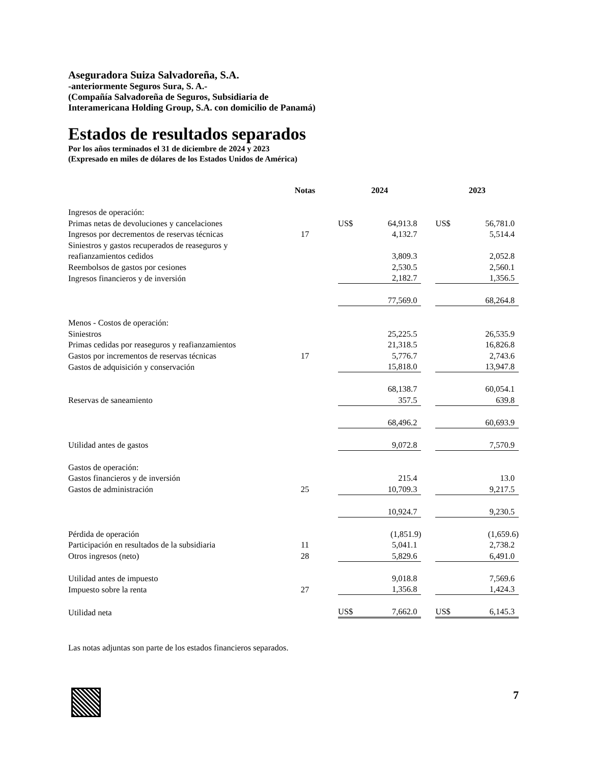Aseguradora Suiza Salvadoreña, S.A.
-anteriormente Seguros Sura, S. A.-
(Compañía Salvadoreña de Seguros, Subsidiaria de
Interamericana Holding Group, S.A. con domicilio de Panamá)
Estados de resultados separados
Por los años terminados el 31 de diciembre de 2024 y 2023
(Expresado en miles de dólares de los Estados Unidos de América)
| | Notas | | 2024 | | | 2023 | |
| --- | --- | --- | --- | --- | --- | --- | --- |
| Ingresos de operación: | | | | | | | |
| Primas netas de devoluciones y cancelaciones | | | US$ | 64,913.8 | | US$ | 56,781.0 |
| Ingresos por decrementos de reservas técnicas | 17 | | | 4,132.7 | | | 5,514.4 |
| Siniestros y gastos recuperados de reaseguros y | | | | | | | |
| reafianzamientos cedidos | | | | 3,809.3 | | | 2,052.8 |
| Reembolsos de gastos por cesiones | | | | 2,530.5 | | | 2,560.1 |
| Ingresos financieros y de inversión | | | | 2,182.7 | | | 1,356.5 |
| | | | | 77,569.0 | | | 68,264.8 |
| Menos - Costos de operación: | | | | | | | |
| Siniestros | | | | 25,225.5 | | | 26,535.9 |
| Primas cedidas por reaseguros y reafianzamientos | | | | 21,318.5 | | | 16,826.8 |
| Gastos por incrementos de reservas técnicas | 17 | | | 5,776.7 | | | 2,743.6 |
| Gastos de adquisición y conservación | | | | 15,818.0 | | | 13,947.8 |
| | | | | 68,138.7 | | | 60,054.1 |
| Reservas de saneamiento | | | | 357.5 | | | 639.8 |
| | | | | 68,496.2 | | | 60,693.9 |
| Utilidad antes de gastos | | | | 9,072.8 | | | 7,570.9 |
| Gastos de operación: | | | | | | | |
| Gastos financieros y de inversión | | | | 215.4 | | | 13.0 |
| Gastos de administración | 25 | | | 10,709.3 | | | 9,217.5 |
| | | | | 10,924.7 | | | 9,230.5 |
| Pérdida de operación | | | | (1,851.9) | | | (1,659.6) |
| Participación en resultados de la subsidiaria | 11 | | | 5,041.1 | | | 2,738.2 |
| Otros ingresos (neto) | 28 | | | 5,829.6 | | | 6,491.0 |
| Utilidad antes de impuesto | | | | 9,018.8 | | | 7,569.6 |
| Impuesto sobre la renta | 27 | | | 1,356.8 | | | 1,424.3 |
| Utilidad neta | | | US$ | 7,662.0 | | US$ | 6,145.3 |
Las notas adjuntas son parte de los estados financieros separados.
7